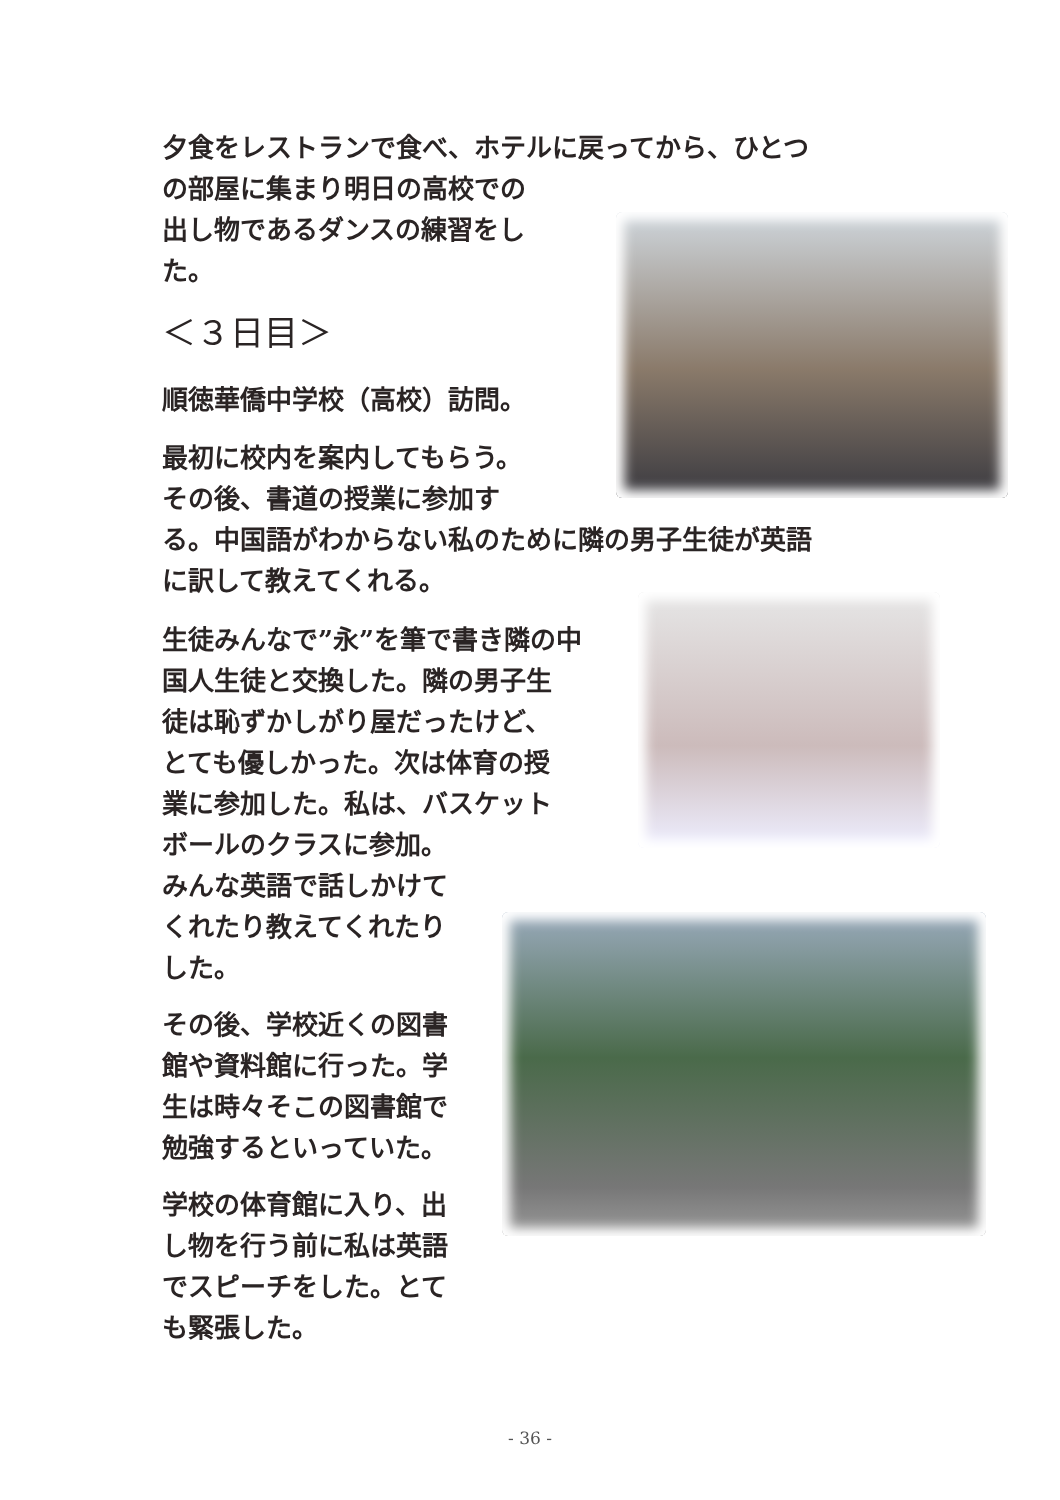夕食をレストランで食べ、ホテルに戻ってから、ひとつ
の部屋に集まり明日の高校での
出し物であるダンスの練習をし
た。
＜３日目＞
順徳華僑中学校（高校）訪問。
最初に校内を案内してもらう。
その後、書道の授業に参加す
る。中国語がわからない私のために隣の男子生徒が英語
に訳して教えてくれる。
生徒みんなで”永”を筆で書き隣の中
国人生徒と交換した。隣の男子生
徒は恥ずかしがり屋だったけど、
とても優しかった。次は体育の授
業に参加した。私は、バスケット
ボールのクラスに参加。
みんな英語で話しかけて
くれたり教えてくれたり
した。
その後、学校近くの図書
館や資料館に行った。学
生は時々そこの図書館で
勉強するといっていた。
学校の体育館に入り、出
し物を行う前に私は英語
でスピーチをした。とて
も緊張した。
- 36 -